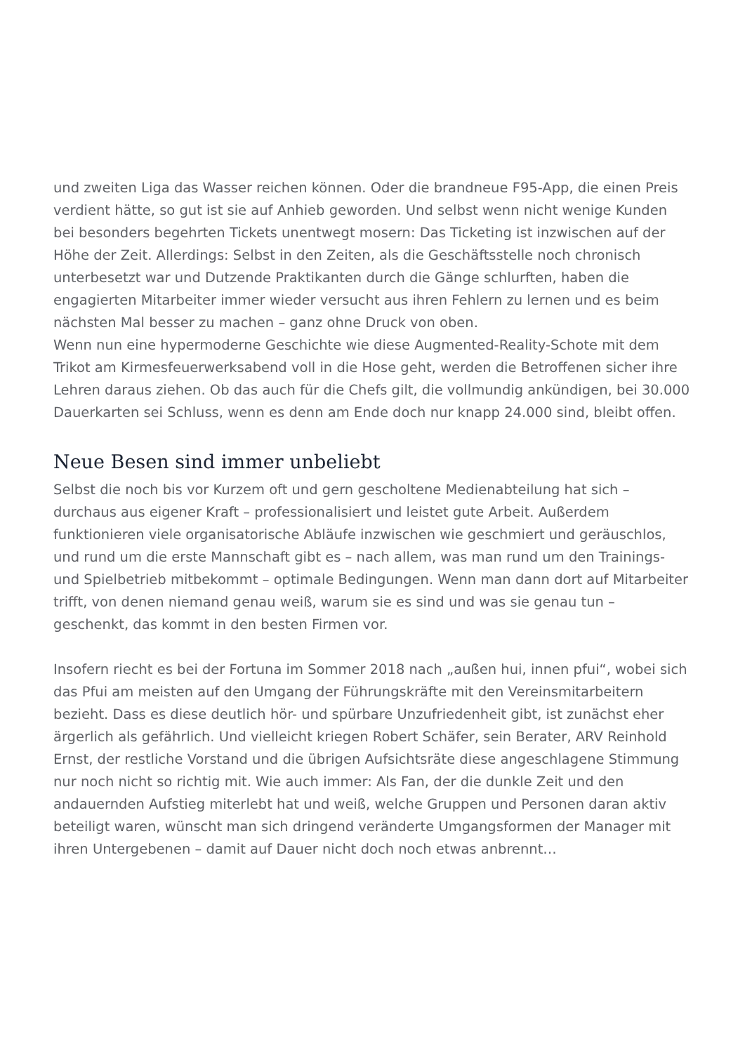und zweiten Liga das Wasser reichen können. Oder die brandneue F95-App, die einen Preis verdient hätte, so gut ist sie auf Anhieb geworden. Und selbst wenn nicht wenige Kunden bei besonders begehrten Tickets unentwegt mosern: Das Ticketing ist inzwischen auf der Höhe der Zeit. Allerdings: Selbst in den Zeiten, als die Geschäftsstelle noch chronisch unterbesetzt war und Dutzende Praktikanten durch die Gänge schlurften, haben die engagierten Mitarbeiter immer wieder versucht aus ihren Fehlern zu lernen und es beim nächsten Mal besser zu machen – ganz ohne Druck von oben.
Wenn nun eine hypermoderne Geschichte wie diese Augmented-Reality-Schote mit dem Trikot am Kirmesfeuerwerksabend voll in die Hose geht, werden die Betroffenen sicher ihre Lehren daraus ziehen. Ob das auch für die Chefs gilt, die vollmundig ankündigen, bei 30.000 Dauerkarten sei Schluss, wenn es denn am Ende doch nur knapp 24.000 sind, bleibt offen.
Neue Besen sind immer unbeliebt
Selbst die noch bis vor Kurzem oft und gern gescholtene Medienabteilung hat sich – durchaus aus eigener Kraft – professionalisiert und leistet gute Arbeit. Außerdem funktionieren viele organisatorische Abläufe inzwischen wie geschmiert und geräuschlos, und rund um die erste Mannschaft gibt es – nach allem, was man rund um den Trainings- und Spielbetrieb mitbekommt – optimale Bedingungen. Wenn man dann dort auf Mitarbeiter trifft, von denen niemand genau weiß, warum sie es sind und was sie genau tun – geschenkt, das kommt in den besten Firmen vor.
Insofern riecht es bei der Fortuna im Sommer 2018 nach „außen hui, innen pfui“, wobei sich das Pfui am meisten auf den Umgang der Führungskräfte mit den Vereinsmitarbeitern bezieht. Dass es diese deutlich hör- und spürbare Unzufriedenheit gibt, ist zunächst eher ärgerlich als gefährlich. Und vielleicht kriegen Robert Schäfer, sein Berater, ARV Reinhold Ernst, der restliche Vorstand und die übrigen Aufsichtsräte diese angeschlagene Stimmung nur noch nicht so richtig mit. Wie auch immer: Als Fan, der die dunkle Zeit und den andauernden Aufstieg miterlebt hat und weiß, welche Gruppen und Personen daran aktiv beteiligt waren, wünscht man sich dringend veränderte Umgangsformen der Manager mit ihren Untergebenen – damit auf Dauer nicht doch noch etwas anbrennt…